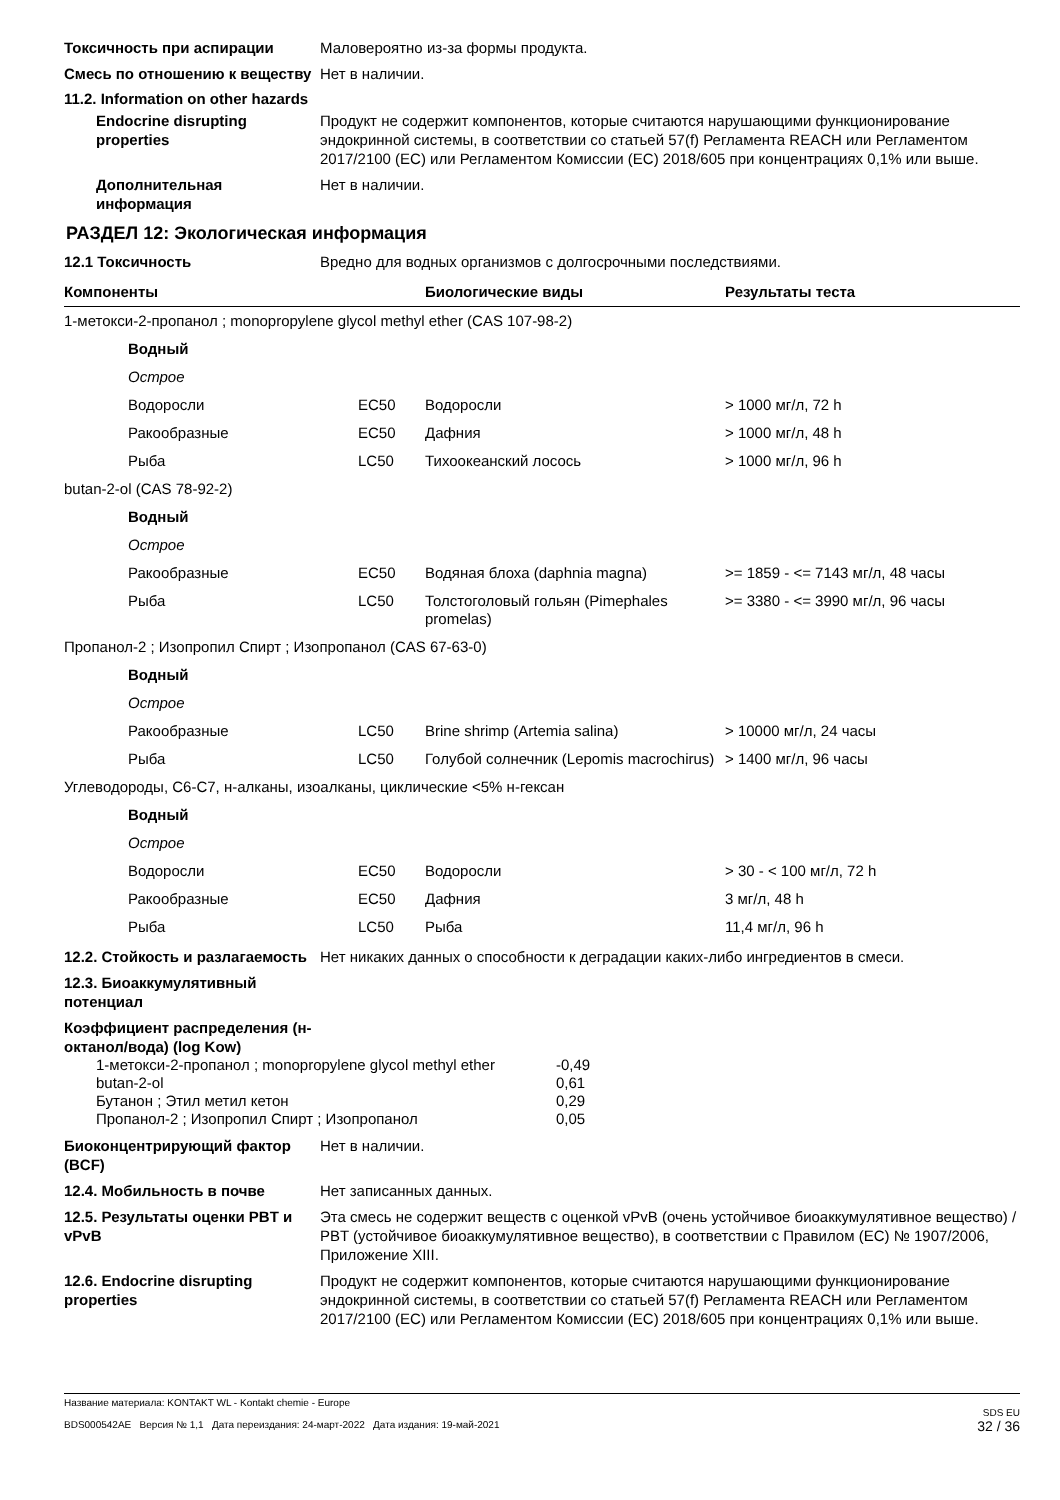Токсичность при аспирации Маловероятно из-за формы продукта.
Смесь по отношению к веществу
Нет в наличии.
11.2. Information on other hazards
Endocrine disrupting properties
Продукт не содержит компонентов, которые считаются нарушающими функционирование эндокринной системы, в соответствии со статьей 57(f) Регламента REACH или Регламентом 2017/2100 (EC) или Регламентом Комиссии (EC) 2018/605 при концентрациях 0,1% или выше.
Дополнительная информация
Нет в наличии.
РАЗДЕЛ 12: Экологическая информация
12.1 Токсичность Вредно для водных организмов с долгосрочными последствиями.
| Компоненты | | Биологические виды | Результаты теста |
| --- | --- | --- | --- |
| 1-метокси-2-пропанол ; monopropylene glycol methyl ether (CAS 107-98-2) | | | |
| Водный | | | |
| Острое | | | |
| Водоросли | EC50 | Водоросли | > 1000 мг/л, 72 h |
| Ракообразные | EC50 | Дафния | > 1000 мг/л, 48 h |
| Рыба | LC50 | Тихоокеанский лосось | > 1000 мг/л, 96 h |
| butan-2-ol (CAS 78-92-2) | | | |
| Водный | | | |
| Острое | | | |
| Ракообразные | EC50 | Водяная блоха (daphnia magna) | >= 1859 - <= 7143 мг/л, 48 часы |
| Рыба | LC50 | Толстоголовый гольян (Pimephales promelas) | >= 3380 - <= 3990 мг/л, 96 часы |
| Пропанол-2 ; Изопропил Спирт ; Изопропанол (CAS 67-63-0) | | | |
| Водный | | | |
| Острое | | | |
| Ракообразные | LC50 | Brine shrimp (Artemia salina) | > 10000 мг/л, 24 часы |
| Рыба | LC50 | Голубой солнечник (Lepomis macrochirus) | > 1400 мг/л, 96 часы |
| Углеводороды, C6-C7, н-алканы, изоалканы, циклические <5% н-гексан | | | |
| Водный | | | |
| Острое | | | |
| Водоросли | EC50 | Водоросли | > 30 - < 100 мг/л, 72 h |
| Ракообразные | EC50 | Дафния | 3 мг/л, 48 h |
| Рыба | LC50 | Рыба | 11,4 мг/л, 96 h |
12.2. Стойкость и разлагаемость
Нет никаких данных о способности к деградации каких-либо ингредиентов в смеси.
12.3. Биоаккумулятивный потенциал
Коэффициент распределения (н-октанол/вода) (log Kow)
| 1-метокси-2-пропанол ; monopropylene glycol methyl ether | -0,49 |
| butan-2-ol | 0,61 |
| Бутанон ; Этил метил кетон | 0,29 |
| Пропанол-2 ; Изопропил Спирт ; Изопропанол | 0,05 |
Биоконцентрирующий фактор (BCF)
Нет в наличии.
12.4. Мобильность в почве Нет записанных данных.
12.5. Результаты оценки PBT и vPvB
Эта смесь не содержит веществ с оценкой vPvB (очень устойчивое биоаккумулятивное вещество) / PBT (устойчивое биоаккумулятивное вещество), в соответствии с Правилом (ЕС) № 1907/2006, Приложение XIII.
12.6. Endocrine disrupting properties
Продукт не содержит компонентов, которые считаются нарушающими функционирование эндокринной системы, в соответствии со статьей 57(f) Регламента REACH или Регламентом 2017/2100 (EC) или Регламентом Комиссии (EC) 2018/605 при концентрациях 0,1% или выше.
Название материала: KONTAKT WL - Kontakt chemie - Europe
BDS000542AE Версия № 1,1 Дата переиздания: 24-март-2022 Дата издания: 19-май-2021
SDS EU
32 / 36